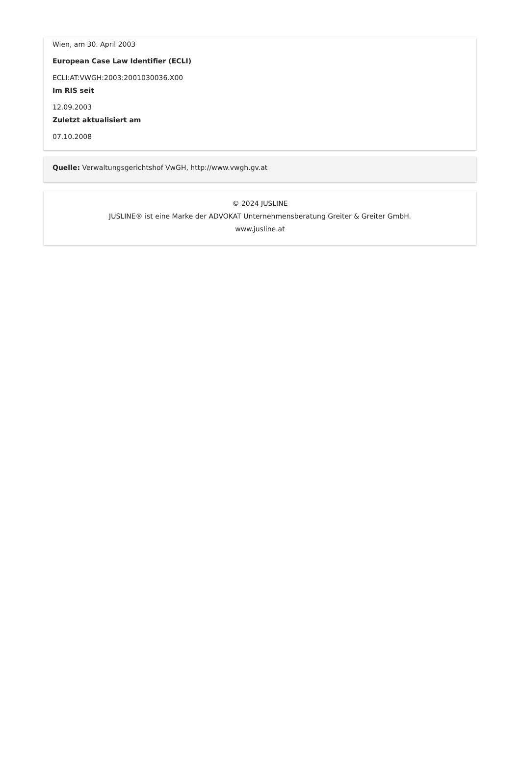Wien, am 30. April 2003
European Case Law Identifier (ECLI)
ECLI:AT:VWGH:2003:2001030036.X00
Im RIS seit
12.09.2003
Zuletzt aktualisiert am
07.10.2008
Quelle: Verwaltungsgerichtshof VwGH, http://www.vwgh.gv.at
© 2024 JUSLINE
JUSLINE® ist eine Marke der ADVOKAT Unternehmensberatung Greiter & Greiter GmbH.
www.jusline.at